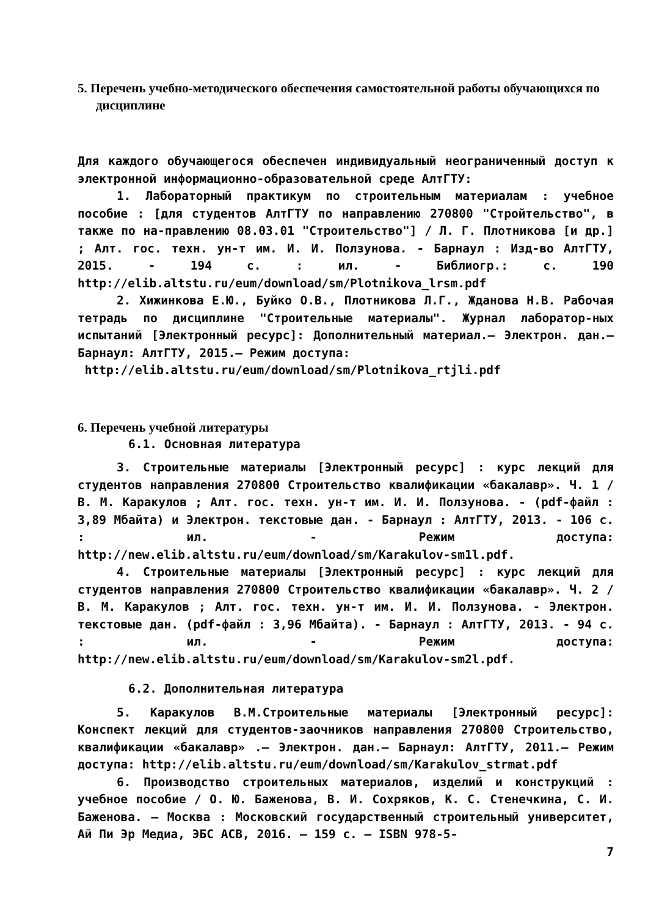5. Перечень учебно-методического обеспечения самостоятельной работы обучающихся по дисциплине
Для каждого обучающегося обеспечен индивидуальный неограниченный доступ к электронной информационно-образовательной среде АлтГТУ:
1. Лабораторный практикум по строительным материалам : учебное пособие : [для студентов АлтГТУ по направлению 270800 "Стройтельство", в также по на-правлению 08.03.01 "Строительство"] / Л. Г. Плотникова [и др.] ; Алт. гос. техн. ун-т им. И. И. Ползунова. - Барнаул : Изд-во АлтГТУ, 2015. - 194 с. : ил. - Библиогр.: с. 190 http://elib.altstu.ru/eum/download/sm/Plotnikova_lrsm.pdf
2. Хижинкова Е.Ю., Буйко О.В., Плотникова Л.Г., Жданова Н.В. Рабочая тетрадь по дисциплине "Строительные материалы". Журнал лаборатор-ных испытаний [Электронный ресурс]: Дополнительный материал.– Электрон. дан.– Барнаул: АлтГТУ, 2015.– Режим доступа:
http://elib.altstu.ru/eum/download/sm/Plotnikova_rtjli.pdf
6. Перечень учебной литературы
6.1. Основная литература
3. Строительные материалы [Электронный ресурс] : курс лекций для студентов направления 270800 Строительство квалификации «бакалавр». Ч. 1 / В. М. Каракулов ; Алт. гос. техн. ун-т им. И. И. Ползунова. - (pdf-файл : 3,89 Мбайта) и Электрон. текстовые дан. - Барнаул : АлтГТУ, 2013. - 106 с. : ил. - Режим доступа: http://new.elib.altstu.ru/eum/download/sm/Karakulov-sm1l.pdf.
4. Строительные материалы [Электронный ресурс] : курс лекций для студентов направления 270800 Строительство квалификации «бакалавр». Ч. 2 / В. М. Каракулов ; Алт. гос. техн. ун-т им. И. И. Ползунова. - Электрон. текстовые дан. (pdf-файл : 3,96 Мбайта). - Барнаул : АлтГТУ, 2013. - 94 с. : ил. - Режим доступа: http://new.elib.altstu.ru/eum/download/sm/Karakulov-sm2l.pdf.
6.2. Дополнительная литература
5. Каракулов В.М.Строительные материалы [Электронный ресурс]: Конспект лекций для студентов-заочников направления 270800 Строительство, квалификации «бакалавр» .– Электрон. дан.– Барнаул: АлтГТУ, 2011.– Режим доступа: http://elib.altstu.ru/eum/download/sm/Karakulov_strmat.pdf
6. Производство строительных материалов, изделий и конструкций : учебное пособие / О. Ю. Баженова, В. И. Сохряков, К. С. Стенечкина, С. И. Баженова. — Москва : Московский государственный строительный университет, Ай Пи Эр Медиа, ЭБС АСВ, 2016. — 159 c. — ISBN 978-5-
7